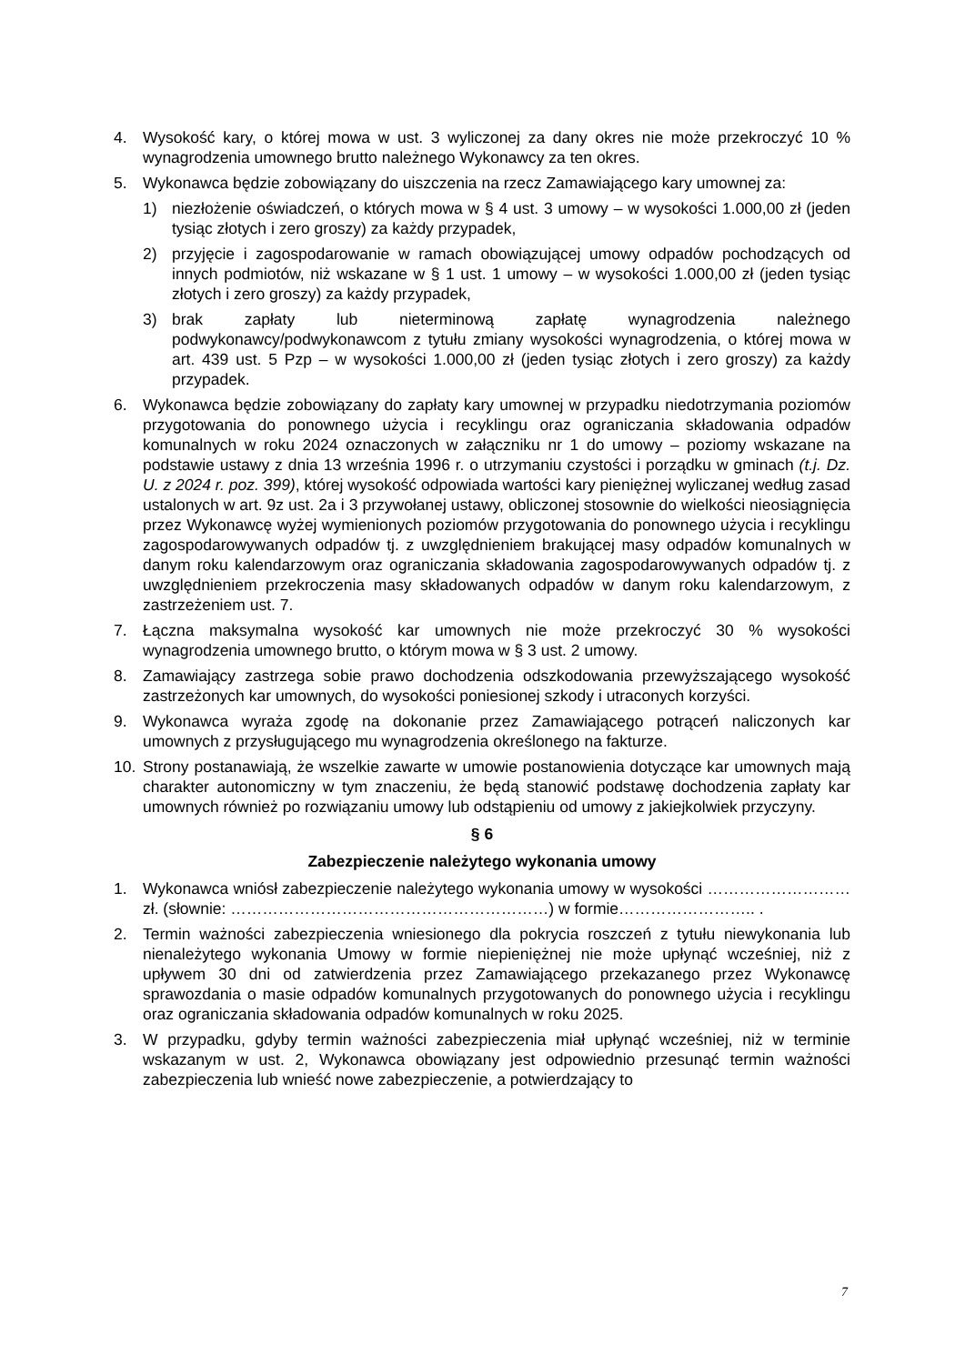4. Wysokość kary, o której mowa w ust. 3 wyliczonej za dany okres nie może przekroczyć 10 % wynagrodzenia umownego brutto należnego Wykonawcy za ten okres.
5. Wykonawca będzie zobowiązany do uiszczenia na rzecz Zamawiającego kary umownej za:
1) niezłożenie oświadczeń, o których mowa w § 4 ust. 3 umowy – w wysokości 1.000,00 zł (jeden tysiąc złotych i zero groszy) za każdy przypadek,
2) przyjęcie i zagospodarowanie w ramach obowiązującej umowy odpadów pochodzących od innych podmiotów, niż wskazane w § 1 ust. 1 umowy – w wysokości 1.000,00 zł (jeden tysiąc złotych i zero groszy) za każdy przypadek,
3) brak zapłaty lub nieterminową zapłatę wynagrodzenia należnego podwykonawcy/podwykonawcom z tytułu zmiany wysokości wynagrodzenia, o której mowa w art. 439 ust. 5 Pzp – w wysokości 1.000,00 zł (jeden tysiąc złotych i zero groszy) za każdy przypadek.
6. Wykonawca będzie zobowiązany do zapłaty kary umownej w przypadku niedotrzymania poziomów przygotowania do ponownego użycia i recyklingu oraz ograniczania składowania odpadów komunalnych w roku 2024 oznaczonych w załączniku nr 1 do umowy – poziomy wskazane na podstawie ustawy z dnia 13 września 1996 r. o utrzymaniu czystości i porządku w gminach (t.j. Dz. U. z 2024 r. poz. 399), której wysokość odpowiada wartości kary pieniężnej wyliczanej według zasad ustalonych w art. 9z ust. 2a i 3 przywołanej ustawy, obliczonej stosownie do wielkości nieosiągnięcia przez Wykonawcę wyżej wymienionych poziomów przygotowania do ponownego użycia i recyklingu zagospodarowywanych odpadów tj. z uwzględnieniem brakującej masy odpadów komunalnych w danym roku kalendarzowym oraz ograniczania składowania zagospodarowywanych odpadów tj. z uwzględnieniem przekroczenia masy składowanych odpadów w danym roku kalendarzowym, z zastrzeżeniem ust. 7.
7. Łączna maksymalna wysokość kar umownych nie może przekroczyć 30 % wysokości wynagrodzenia umownego brutto, o którym mowa w § 3 ust. 2 umowy.
8. Zamawiający zastrzega sobie prawo dochodzenia odszkodowania przewyższającego wysokość zastrzeżonych kar umownych, do wysokości poniesionej szkody i utraconych korzyści.
9. Wykonawca wyraża zgodę na dokonanie przez Zamawiającego potrąceń naliczonych kar umownych z przysługującego mu wynagrodzenia określonego na fakturze.
10. Strony postanawiają, że wszelkie zawarte w umowie postanowienia dotyczące kar umownych mają charakter autonomiczny w tym znaczeniu, że będą stanowić podstawę dochodzenia zapłaty kar umownych również po rozwiązaniu umowy lub odstąpieniu od umowy z jakiejkolwiek przyczyny.
§ 6
Zabezpieczenie należytego wykonania umowy
1. Wykonawca wniósł zabezpieczenie należytego wykonania umowy w wysokości ……………………… zł. (słownie: ……………………………………………………) w formie…………………….. .
2. Termin ważności zabezpieczenia wniesionego dla pokrycia roszczeń z tytułu niewykonania lub nienależytego wykonania Umowy w formie niepieniężnej nie może upłynąć wcześniej, niż z upływem 30 dni od zatwierdzenia przez Zamawiającego przekazanego przez Wykonawcę sprawozdania o masie odpadów komunalnych przygotowanych do ponownego użycia i recyklingu oraz ograniczania składowania odpadów komunalnych w roku 2025.
3. W przypadku, gdyby termin ważności zabezpieczenia miał upłynąć wcześniej, niż w terminie wskazanym w ust. 2, Wykonawca obowiązany jest odpowiednio przesunąć termin ważności zabezpieczenia lub wnieść nowe zabezpieczenie, a potwierdzający to
7